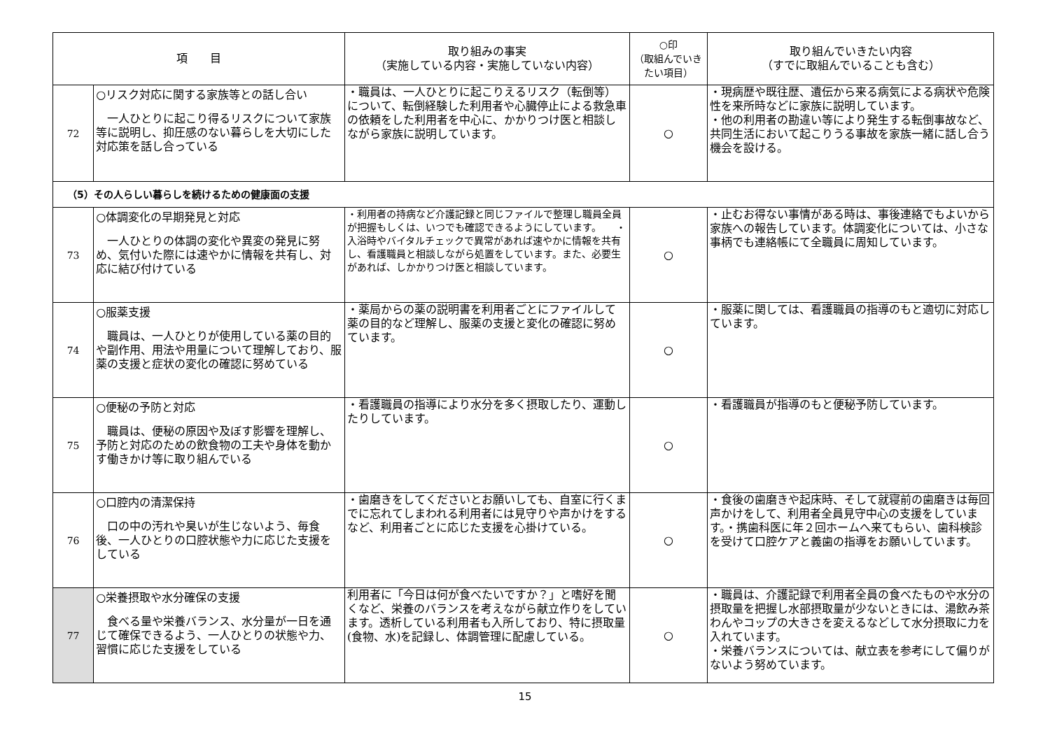| 項 目 | | 取り組みの事実 （実施している内容・実施していない内容） | ○印 （取組んでいきたい項目） | 取り組んでいきたい内容 （すでに取組んでいることも含む） |
| --- | --- | --- | --- | --- |
| 72 | ○リスク対応に関する家族等との話し合い 一人ひとりに起こり得るリスクについて家族等に説明し、抑圧感のない暮らしを大切にした対応策を話し合っている | ・職員は、一人ひとりに起こりえるリスク（転倒等）について、転倒経験した利用者や心臓停止による救急車の依頼をした利用者を中心に、かかりつけ医と相談しながら家族に説明しています。 | ○ | ・現病歴や既往歴、遺伝から来る病気による病状や危険性を来所時などに家族に説明しています。 ・他の利用者の勘違い等により発生する転倒事故など、共同生活において起こりうる事故を家族一緒に話し合う機会を設ける。 |
| （5）その人らしい暮らしを続けるための健康面の支援 | | | | |
| 73 | ○体調変化の早期発見と対応 一人ひとりの体調の変化や異変の発見に努め、気付いた際には速やかに情報を共有し、対応に結び付けている | ・利用者の持病など介護記録と同じファイルで整理し職員全員が把握もしくは、いつでも確認できるようにしています。 ・入浴時やバイタルチェックで異常があれば速やかに情報を共有し、看護職員と相談しながら処置をしています。また、必要生があれば、しかかりつけ医と相談しています。 | ○ | ・止むお得ない事情がある時は、事後連絡でもよいから家族への報告しています。体調変化については、小さな事柄でも連絡帳にて全職員に周知しています。 |
| 74 | ○服薬支援 職員は、一人ひとりが使用している薬の目的や副作用、用法や用量について理解しており、服薬の支援と症状の変化の確認に努めている | ・薬局からの薬の説明書を利用者ごとにファイルして薬の目的など理解し、服薬の支援と変化の確認に努めています。 | ○ | ・服薬に関しては、看護職員の指導のもと適切に対応しています。 |
| 75 | ○便秘の予防と対応 職員は、便秘の原因や及ぼす影響を理解し、予防と対応のための飲食物の工夫や身体を動かす働きかけ等に取り組んでいる | ・看護職員の指導により水分を多く摂取したり、運動したりしています。 | ○ | ・看護職員が指導のもと便秘予防しています。 |
| 76 | ○口腔内の清潔保持 口の中の汚れや臭いが生じないよう、毎食後、一人ひとりの口腔状態や力に応じた支援をしている | ・歯磨きをしてくださいとお願いしても、自室に行くまでに忘れてしまわれる利用者には見守りや声かけをするなど、利用者ごとに応じた支援を心掛けている。 | ○ | ・食後の歯磨きや起床時、そして就寝前の歯磨きは毎回声かけをして、利用者全員見守中心の支援をしています。・携歯科医に年２回ホームへ来てもらい、歯科検診を受けて口腔ケアと義歯の指導をお願いしています。 |
| 77 | ○栄養摂取や水分確保の支援 食べる量や栄養バランス、水分量が一日を通じて確保できるよう、一人ひとりの状態や力、習慣に応じた支援をしている | 利用者に「今日は何が食べたいですか？」と嗜好を聞くなど、栄養のバランスを考えながら献立作りをしています。透析している利用者も入所しており、特に摂取量(食物、水)を記録し、体調管理に配慮している。 | ○ | ・職員は、介護記録で利用者全員の食べたものや水分の摂取量を把握し水部摂取量が少ないときには、湯飲み茶わんやコップの大きさを変えるなどして水分摂取に力を入れています。 ・栄養バランスについては、献立表を参考にして偏りがないよう努めています。 |
15